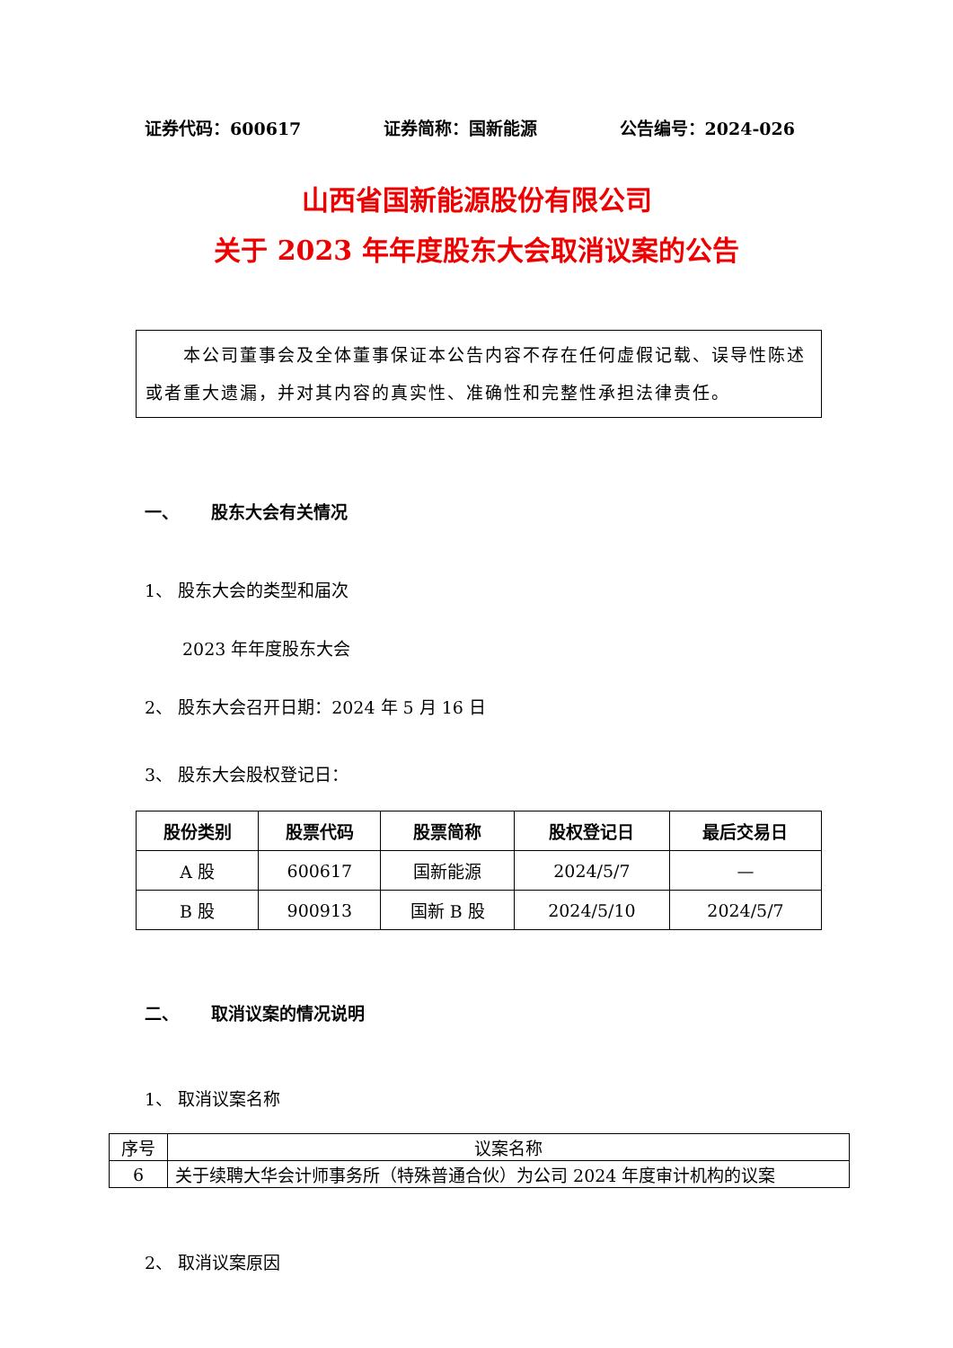证券代码：600617 证券简称：国新能源 公告编号：2024-026
山西省国新能源股份有限公司
关于 2023 年年度股东大会取消议案的公告
　　本公司董事会及全体董事保证本公告内容不存在任何虚假记载、误导性陈述或者重大遗漏，并对其内容的真实性、准确性和完整性承担法律责任。
一、 股东大会有关情况
1、 股东大会的类型和届次
2023 年年度股东大会
2、 股东大会召开日期：2024 年 5 月 16 日
3、 股东大会股权登记日：
| 股份类别 | 股票代码 | 股票简称 | 股权登记日 | 最后交易日 |
| --- | --- | --- | --- | --- |
| A 股 | 600617 | 国新能源 | 2024/5/7 | — |
| B 股 | 900913 | 国新 B 股 | 2024/5/10 | 2024/5/7 |
二、 取消议案的情况说明
1、 取消议案名称
| 序号 | 议案名称 |
| 6 | 关于续聘大华会计师事务所（特殊普通合伙）为公司 2024 年度审计机构的议案 |
2、 取消议案原因